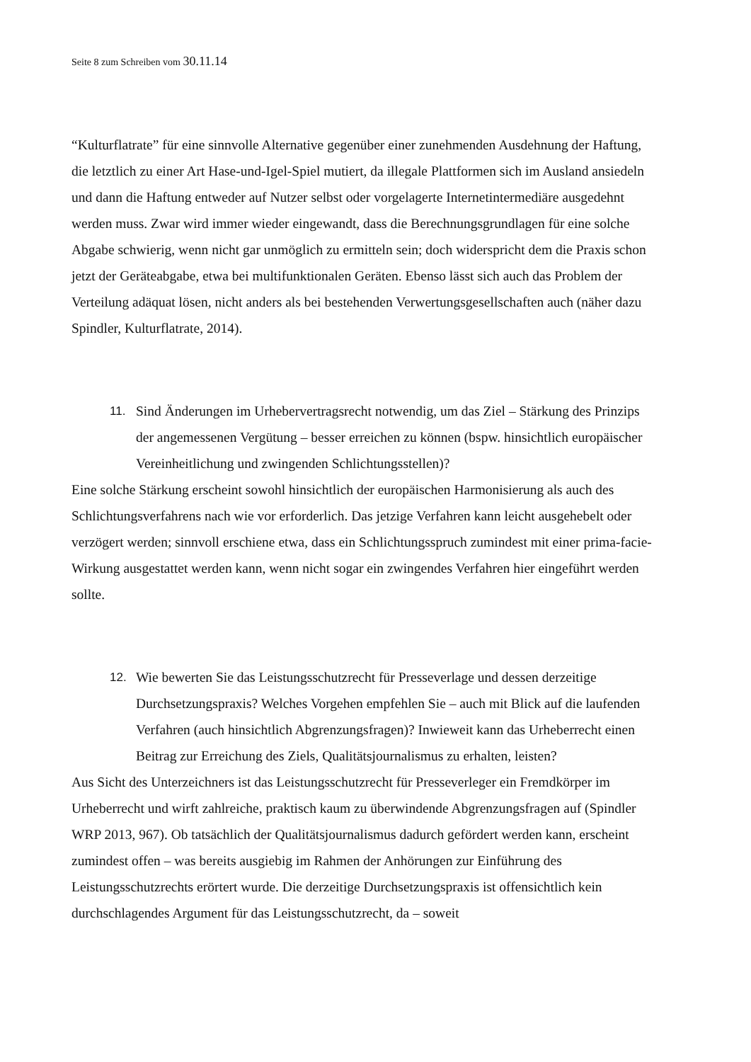Seite 8 zum Schreiben vom 30.11.14
“Kulturflatrate” für eine sinnvolle Alternative gegenüber einer zunehmenden Ausdehnung der Haftung, die letztlich zu einer Art Hase-und-Igel-Spiel mutiert, da illegale Plattformen sich im Ausland ansiedeln und dann die Haftung entweder auf Nutzer selbst oder vorgelagerte Internetintermediäre ausgedehnt werden muss. Zwar wird immer wieder eingewandt, dass die Berechnungsgrundlagen für eine solche Abgabe schwierig, wenn nicht gar unmöglich zu ermitteln sein; doch widerspricht dem die Praxis schon jetzt der Geräteabgabe, etwa bei multifunktionalen Geräten. Ebenso lässt sich auch das Problem der Verteilung adäquat lösen, nicht anders als bei bestehenden Verwertungsgesellschaften auch (näher dazu Spindler, Kulturflatrate, 2014).
11. Sind Änderungen im Urhebervertragsrecht notwendig, um das Ziel – Stärkung des Prinzips der angemessenen Vergütung – besser erreichen zu können (bspw. hinsichtlich europäischer Vereinheitlichung und zwingenden Schlichtungsstellen)?
Eine solche Stärkung erscheint sowohl hinsichtlich der europäischen Harmonisierung als auch des Schlichtungsverfahrens nach wie vor erforderlich. Das jetzige Verfahren kann leicht ausgehebelt oder verzögert werden; sinnvoll erschiene etwa, dass ein Schlichtungsspruch zumindest mit einer prima-facie-Wirkung ausgestattet werden kann, wenn nicht sogar ein zwingendes Verfahren hier eingeführt werden sollte.
12. Wie bewerten Sie das Leistungsschutzrecht für Presseverlage und dessen derzeitige Durchsetzungspraxis? Welches Vorgehen empfehlen Sie – auch mit Blick auf die laufenden Verfahren (auch hinsichtlich Abgrenzungsfragen)? Inwieweit kann das Urheberrecht einen Beitrag zur Erreichung des Ziels, Qualitätsjournalismus zu erhalten, leisten?
Aus Sicht des Unterzeichners ist das Leistungsschutzrecht für Presseverleger ein Fremdkörper im Urheberrecht und wirft zahlreiche, praktisch kaum zu überwindende Abgrenzungsfragen auf (Spindler WRP 2013, 967). Ob tatsächlich der Qualitätsjournalismus dadurch gefördert werden kann, erscheint zumindest offen – was bereits ausgiebig im Rahmen der Anhörungen zur Einführung des Leistungsschutzrechts erörtert wurde. Die derzeitige Durchsetzungspraxis ist offensichtlich kein durchschlagendes Argument für das Leistungsschutzrecht, da – soweit